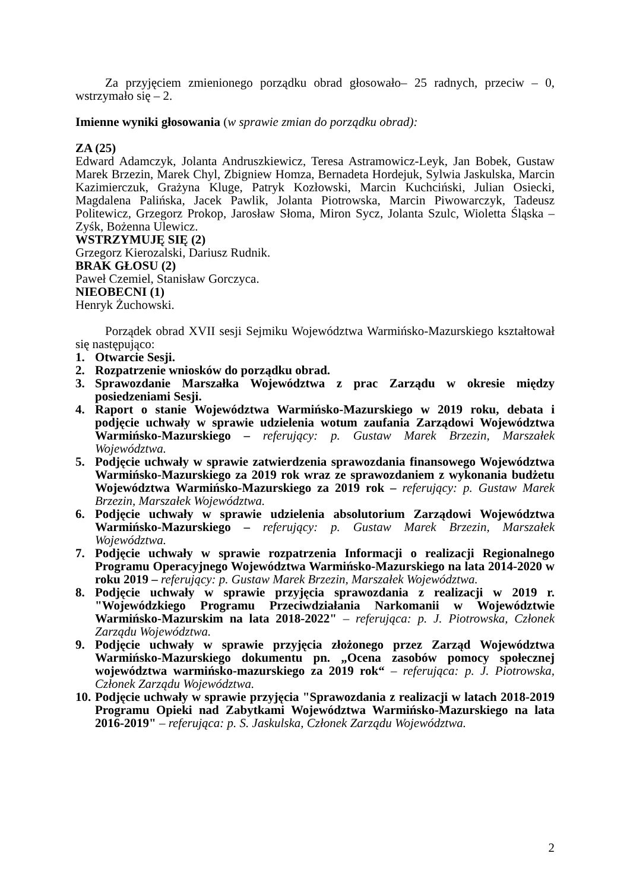Za przyjęciem zmienionego porządku obrad głosowało– 25 radnych, przeciw – 0, wstrzymało się – 2.
Imienne wyniki głosowania (w sprawie zmian do porządku obrad):
ZA (25)
Edward Adamczyk, Jolanta Andruszkiewicz, Teresa Astramowicz-Leyk, Jan Bobek, Gustaw Marek Brzezin, Marek Chyl, Zbigniew Homza, Bernadeta Hordejuk, Sylwia Jaskulska, Marcin Kazimierczuk, Grażyna Kluge, Patryk Kozłowski, Marcin Kuchciński, Julian Osiecki, Magdalena Palińska, Jacek Pawlik, Jolanta Piotrowska, Marcin Piwowarczyk, Tadeusz Politewicz, Grzegorz Prokop, Jarosław Słoma, Miron Sycz, Jolanta Szulc, Wioletta Śląska – Zyśk, Bożenna Ulewicz.
WSTRZYMUJĘ SIĘ (2)
Grzegorz Kierozalski, Dariusz Rudnik.
BRAK GŁOSU (2)
Paweł Czemiel, Stanisław Gorczyca.
NIEOBECNI (1)
Henryk Żuchowski.
Porządek obrad XVII sesji Sejmiku Województwa Warmińsko-Mazurskiego kształtował się następująco:
1. Otwarcie Sesji.
2. Rozpatrzenie wniosków do porządku obrad.
3. Sprawozdanie Marszałka Województwa z prac Zarządu w okresie między posiedzeniami Sesji.
4. Raport o stanie Województwa Warmińsko-Mazurskiego w 2019 roku, debata i podjęcie uchwały w sprawie udzielenia wotum zaufania Zarządowi Województwa Warmińsko-Mazurskiego – referujący: p. Gustaw Marek Brzezin, Marszałek Województwa.
5. Podjęcie uchwały w sprawie zatwierdzenia sprawozdania finansowego Województwa Warmińsko-Mazurskiego za 2019 rok wraz ze sprawozdaniem z wykonania budżetu Województwa Warmińsko-Mazurskiego za 2019 rok – referujący: p. Gustaw Marek Brzezin, Marszałek Województwa.
6. Podjęcie uchwały w sprawie udzielenia absolutorium Zarządowi Województwa Warmińsko-Mazurskiego – referujący: p. Gustaw Marek Brzezin, Marszałek Województwa.
7. Podjęcie uchwały w sprawie rozpatrzenia Informacji o realizacji Regionalnego Programu Operacyjnego Województwa Warmińsko-Mazurskiego na lata 2014-2020 w roku 2019 – referujący: p. Gustaw Marek Brzezin, Marszałek Województwa.
8. Podjęcie uchwały w sprawie przyjęcia sprawozdania z realizacji w 2019 r. "Wojewódzkiego Programu Przeciwdziałania Narkomanii w Województwie Warmińsko-Mazurskim na lata 2018-2022" – referująca: p. J. Piotrowska, Członek Zarządu Województwa.
9. Podjęcie uchwały w sprawie przyjęcia złożonego przez Zarząd Województwa Warmińsko-Mazurskiego dokumentu pn. „Ocena zasobów pomocy społecznej województwa warmińsko-mazurskiego za 2019 rok“ – referująca: p. J. Piotrowska, Członek Zarządu Województwa.
10. Podjęcie uchwały w sprawie przyjęcia "Sprawozdania z realizacji w latach 2018-2019 Programu Opieki nad Zabytkami Województwa Warmińsko-Mazurskiego na lata 2016-2019" – referująca: p. S. Jaskulska, Członek Zarządu Województwa.
2